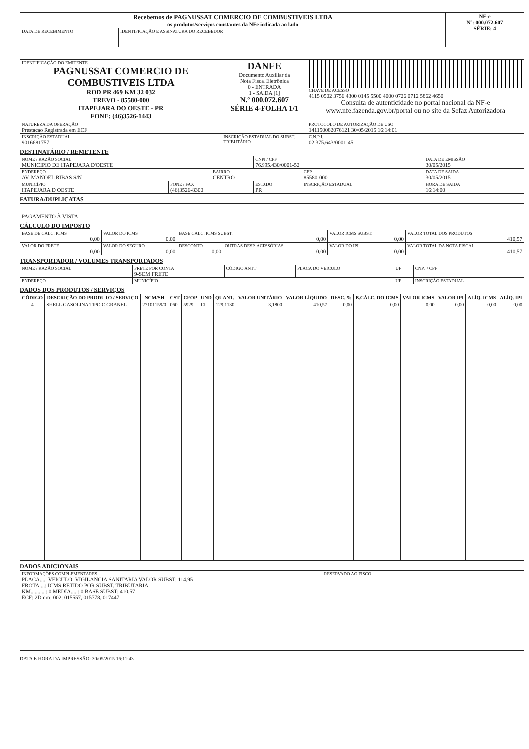| Recebemos de PAGNUSSAT COMERCIO DE COMBUSTIVEIS LTDA os produtos/serviços constantes da NFe indicada ao lado | | NF-e Nº: 000.072.607 SÉRIE: 4 |
| DATA DE RECEBIMENTO | IDENTIFICAÇÃO E ASSINATURA DO RECEBEDOR | |
| IDENTIFICAÇÃO DO EMITENTE PAGNUSSAT COMERCIO DE COMBUSTIVEIS LTDA ROD PR 469 KM 32 032 TREVO - 85580-000 ITAPEJARA DO OESTE - PR FONE: (46)3526-1443 | DANFE Documento Auxiliar da Nota Fiscal Eletrônica 0 - ENTRADA 1 - SAÍDA [1] N.º 000.072.607 SÉRIE 4-FOLHA 1/1 | CHAVE DE ACESSO 4115 0502 3756 4300 0145 5500 4000 0726 0712 5862 4650 Consulta de autenticidade no portal nacional da NF-e www.nfe.fazenda.gov.br/portal ou no site da Sefaz Autorizadora |
| NATUREZA DA OPERAÇÃO Prestacao Registrada em ECF | | PROTOCOLO DE AUTORIZAÇÃO DE USO 141150082076121 30/05/2015 16:14:01 |
| INSCRIÇÃO ESTADUAL 9016681757 | INSCRIÇÃO ESTADUAL DO SUBST. TRIBUTÁRIO | C.N.P.J. 02.375.643/0001-45 |
DESTINATÁRIO / REMETENTE
| NOME / RAZÃO SOCIAL MUNICIPIO DE ITAPEJARA D'OESTE | | | CNPJ / CPF 76.995.430/0001-52 | | DATA DE EMISSÃO 30/05/2015 |
| ENDEREÇO AV. MANOEL RIBAS S/N | | BAIRRO CENTRO | | CEP 85580-000 | DATA DE SAIDA 30/05/2015 |
| MUNICÍPIO ITAPEJARA D OESTE | FONE / FAX (46)3526-8300 | | ESTADO PR | INSCRIÇÃO ESTADUAL | HORA DE SAIDA 16:14:00 |
FATURA/DUPLICATAS
| PAGAMENTO À VISTA |
CÁLCULO DO IMPOSTO
| BASE DE CÁLC. ICMS 0,00 | VALOR DO ICMS 0,00 | BASE CÁLC. ICMS SUBST. 0,00 | | VALOR ICMS SUBST. 0,00 | VALOR TOTAL DOS PRODUTOS 410,57 |
| VALOR DO FRETE 0,00 | VALOR DO SEGURO 0,00 | DESCONTO 0,00 | OUTRAS DESP. ACESSÓRIAS 0,00 | VALOR DO IPI 0,00 | VALOR TOTAL DA NOTA FISCAL 410,57 |
TRANSPORTADOR / VOLUMES TRANSPORTADOS
| NOME / RAZÃO SOCIAL | FRETE POR CONTA 9-SEM FRETE | CÓDIGO ANTT | PLACA DO VEÍCULO | UF | CNPJ / CPF |
| ENDEREÇO | MUNICÍPIO | | | UF | INSCRIÇÃO ESTADUAL |
DADOS DOS PRODUTOS / SERVIÇOS
| CÓDIGO | DESCRIÇÃO DO PRODUTO / SERVIÇO | NCM/SH | CST | CFOP | UND | QUANT. | VALOR UNITÁRIO | VALOR LÍQUIDO | DESC. % | B.CÁLC. DO ICMS | VALOR ICMS | VALOR IPI | ALÍQ. ICMS | ALÍQ. IPI |
| --- | --- | --- | --- | --- | --- | --- | --- | --- | --- | --- | --- | --- | --- | --- |
| 4 | SHELL GASOLINA TIPO C GRANEL | 27101159/0 | 060 | 5929 | LT | 129,1130 | 3,1800 | 410,57 | 0,00 | 0,00 | 0,00 | 0,00 | 0,00 | 0,00 |
DADOS ADICIONAIS
| INFORMAÇÕES COMPLEMENTARES PLACA....: VEICULO: VIGILANCIA SANITARIA VALOR SUBST: 114,95 FROTA....: ICMS RETIDO POR SUBST. TRIBUTARIA. KM...........: 0 MEDIA.....: 0 BASE SUBST: 410,57 ECF: 2D nro: 002: 015557, 015778, 017447 | RESERVADO AO FISCO |
DATA E HORA DA IMPRESSÃO: 30/05/2015 16:11:43